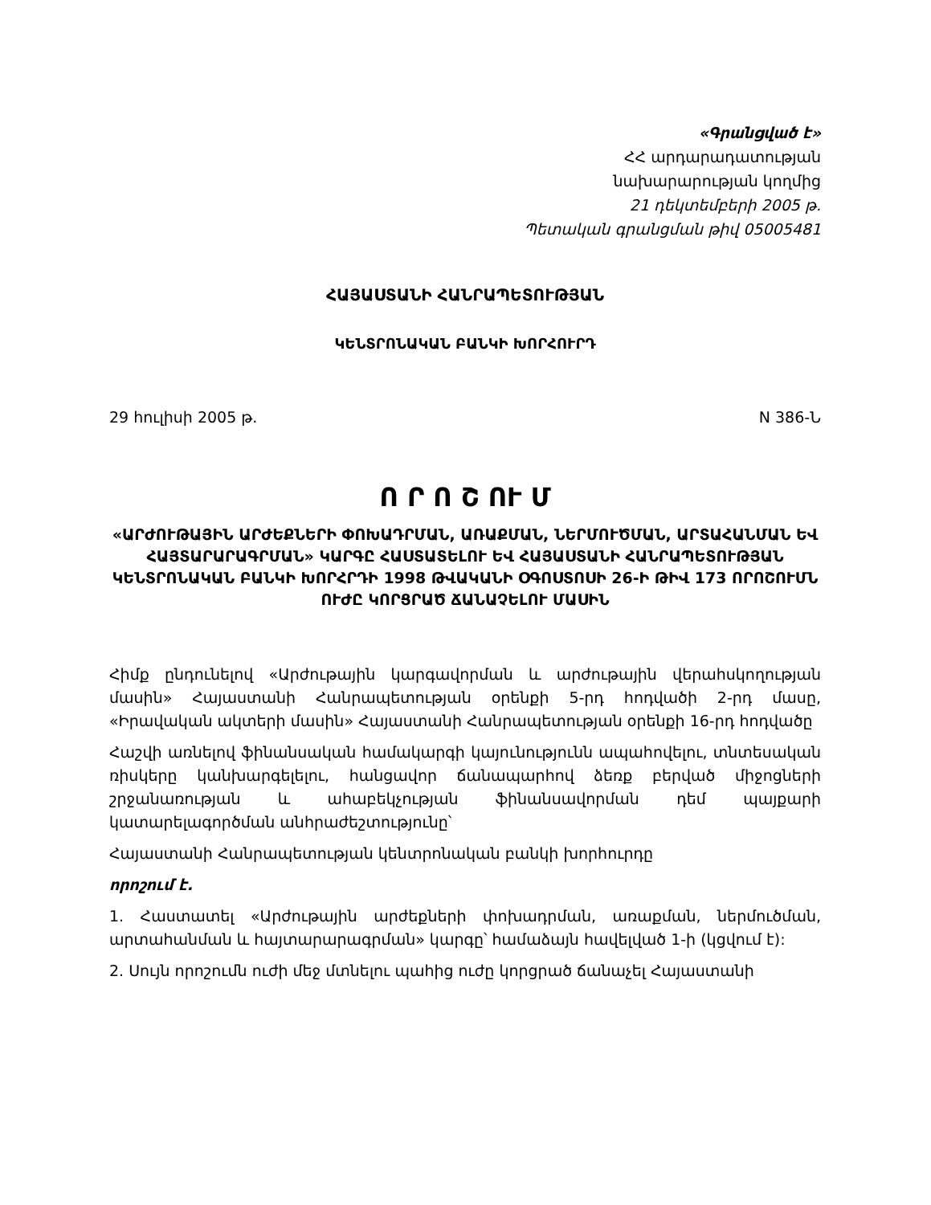«Գրանցված է»
ՀՀ արդարադատության
նախարարության կողմից
21 դեկտեմբերի 2005 թ.
Պետական գրանցման թիվ 05005481
ՀԱՅԱՍՏԱՆԻ ՀԱՆՐԱՊԵՏՈՒԹՅԱՆ
ԿԵՆՏՐՈՆԱԿԱՆ ԲԱՆԿԻ ԽՈՐՀՈՒՐԴ
29 հուլիսի 2005 թ. N 386-Ն
Ո Ր Ո Շ ՈՒ Մ
«ԱՐԺՈՒԹԱՅԻՆ ԱՐԺԵՔՆԵՐԻ ՓՈԽԱԴՐՄԱՆ, ԱՌԱՔՄԱՆ, ՆԵՐՄՈՒԾՄԱՆ, ԱՐՏԱՀԱՆՄԱՆ ԵՎ ՀԱՅՏԱՐԱՐԱԳՐՄԱՆ» ԿԱՐԳԸ ՀԱՍՏԱՏԵԼՈՒ ԵՎ ՀԱՅԱՍՏԱՆԻ ՀԱՆՐԱՊԵՏՈՒԹՅԱՆ ԿԵՆՏՐՈՆԱԿԱՆ ԲԱՆԿԻ ԽՈՐՀՐԴԻ 1998 ԹՎԱԿԱՆԻ ՕԳՈՍՏՈՍԻ 26-Ի ԹԻՎ 173 ՈՐՈՇՈՒՄՆ ՈՒԺԸ ԿՈՐՑՐԱԾ ՃԱՆԱՉԵԼՈՒ ՄԱՍԻՆ
Հիմք ընդունելով «Արժութային կարգավորման և արժութային վերահսկողության մասին» Հայաստանի Հանրապետության օրենքի 5-րդ հոդվածի 2-րդ մասը, «Իրավական ակտերի մասին» Հայաստանի Հանրապետության օրենքի 16-րդ հոդվածը
Հաշվի առնելով ֆինանսական համակարգի կայունությունն ապահովելու, տնտեսական ռիսկերը կանխարգելելու, հանցավոր ճանապարհով ձեռք բերված միջոցների շրջանառության և ահաբեկչության ֆինանսավորման դեմ պայքարի կատարելագործման անհրաժեշտությունը՝
Հայաստանի Հանրապետության կենտրոնական բանկի խորհուրդը
որոշում է.
1. Հաստատել «Արժութային արժեքների փոխադրման, առաքման, ներմուծման, արտահանման և հայտարարագրման» կարգը՝ համաձայն հավելված 1-ի (կցվում է):
2. Սույն որոշումն ուժի մեջ մտնելու պահից ուժը կորցրած ճանաչել Հայաստանի